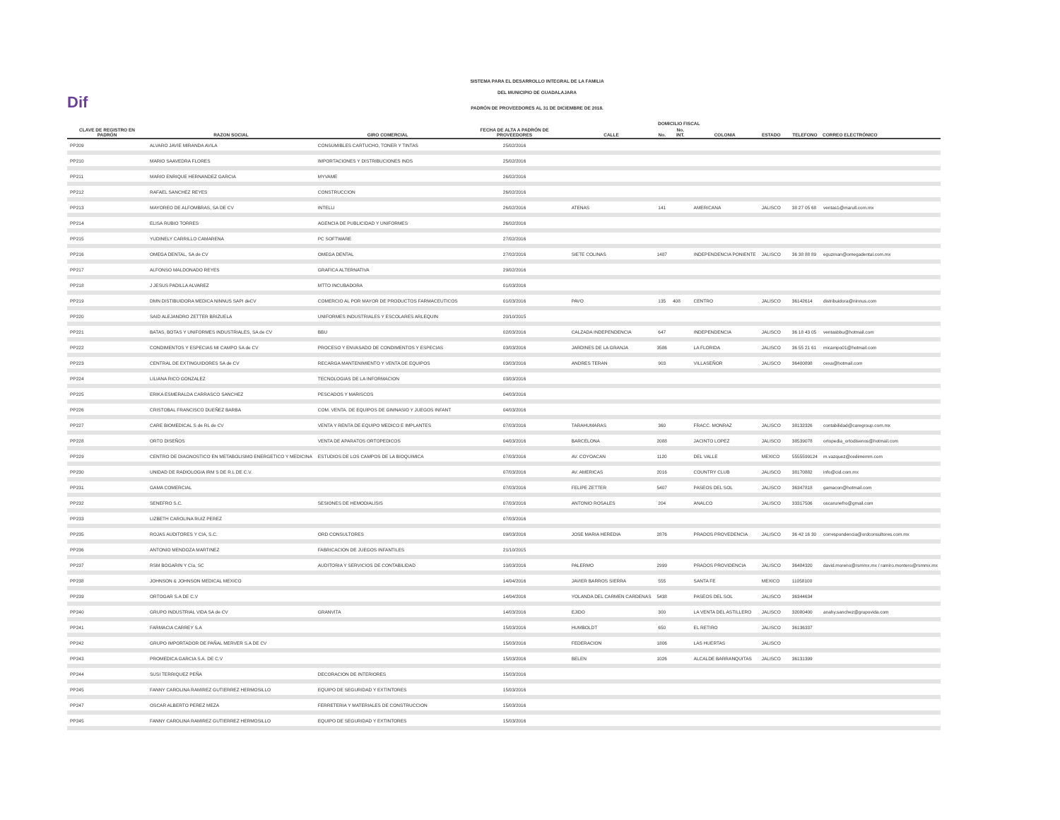Dif
SISTEMA PARA EL DESARROLLO INTEGRAL DE LA FAMILIA
DEL MUNICIPIO DE GUADALAJARA
PADRÓN DE PROVEEDORES AL 31 DE DICIEMBRE DE 2018.
| CLAVE DE REGISTRO EN PADRÓN | RAZON SOCIAL | GIRO COMERCIAL | FECHA DE ALTA A PADRÓN DE PROVEEDORES | DOMICILIO FISCAL | | | | | | TELEFONO | CORREO ELECTRÓNICO |
| --- | --- | --- | --- | --- | --- | --- | --- | --- | --- | --- | --- |
| | | | | CALLE | No. | No. INT. | COLONIA | ESTADO | | | |
| PP209 | ALVARO JAVIE MIRANDA AVILA | CONSUMIBLES CARTUCHO, TONER Y TINTAS | 25/02/2016 | | | | | | | | |
| PP210 | MARIO SAAVEDRA FLORES | IMPORTACIONES Y DISTRIBUCIONES INDS | 25/02/2016 | | | | | | | | |
| PP211 | MARIO ENRIQUE HERNANDEZ GARCIA | MYVAME | 26/02/2016 | | | | | | | | |
| PP212 | RAFAEL SANCHEZ REYES | CONSTRUCCION | 26/02/2016 | | | | | | | | |
| PP213 | MAYOREO DE ALFOMBRAS, SA DE CV | INTELLI | 26/02/2016 | ATENAS | 141 | | AMERICANA | JALISCO | | 38 27 05 68 | ventas1@marull.com.mx |
| PP214 | ELISA RUBIO TORRES | AGENCIA DE PUBLICIDAD Y UNIFORMES | 26/02/2016 | | | | | | | | |
| PP215 | YUDINELY CARRILLO CAMARENA | PC SOFTWARE | 27/02/2016 | | | | | | | | |
| PP216 | OMEGA DENTAL, SA de CV | OMEGA DENTAL | 27/02/2016 | SIETE COLINAS | 1487 | | INDEPENDENCIA PONIENTE | JALISCO | | 36 38 88 89 | eguzman@omegadental.com.mx |
| PP217 | ALFONSO MALDONADO REYES | GRAFICA ALTERNATIVA | 29/02/2016 | | | | | | | | |
| PP218 | J JESUS PADILLA ALVAREZ | MTTO INCUBADORA | 01/03/2016 | | | | | | | | |
| PP219 | DMN DISTIBUIDORA MEDICA NINNUS SAPI deCV | COMERCIO AL POR MAYOR DE PRODUCTOS FARMACEUTICOS | 01/03/2016 | PAVO | 135 | 408 | CENTRO | JALISCO | | 36142614 | distribuidora@ninnus.com |
| PP220 | SAID ALEJANDRO ZETTER BRIZUELA | UNIFORMES INDUSTRIALES Y ESCOLARES ARLEQUIN | 20/10/2015 | | | | | | | | |
| PP221 | BATAS, BOTAS Y UNIFORMES INDUSTRIALES, SA de CV | BBU | 02/03/2016 | CALZADA INDEPENDENCIA | 647 | | INDEPENDENCIA | JALISCO | | 36 18 43 05 | ventasbbu@hotmail.com |
| PP222 | CONDIMENTOS Y ESPECIAS MI CAMPO SA de CV | PROCESO Y ENVASADO DE CONDIMENTOS Y ESPECIAS | 03/03/2016 | JARDINES DE LA GRANJA | 3586 | | LA FLORIDA | JALISCO | | 36 55 21 61 | micampo01@hotmail.com |
| PP223 | CENTRAL DE EXTINGUIDORES SA de CV | RECARGA MANTENIMIENTO Y VENTA DE EQUIPOS | 03/03/2016 | ANDRES TERAN | 903 | | VILLASEÑOR | JALISCO | | 36400898 | cexa@hotmail.com |
| PP224 | LILIANA RICO GONZALEZ | TECNOLOGIAS DE LA INFORMACION | 03/03/2016 | | | | | | | | |
| PP225 | ERIKA ESMERALDA CARRASCO SANCHEZ | PESCADOS Y MARISCOS | 04/03/2016 | | | | | | | | |
| PP226 | CRISTOBAL FRANCISCO DUEÑEZ BARBA | COM. VENTA. DE EQUIPOS DE GIMNASIO Y JUEGOS INFANT | 04/03/2016 | | | | | | | | |
| PP227 | CARE BIOMEDICAL S de RL de CV | VENTA Y RENTA DE EQUIPO MEDICO E IMPLANTES | 07/03/2016 | TARAHUMARAS | 360 | | FRACC. MONRAZ | JALISCO | | 38132326 | contabilidad@caregroup.com.mx |
| PP228 | ORTO DISEÑOS | VENTA DE APARATOS ORTOPEDICOS | 04/03/2016 | BARCELONA | 2088 | | JACINTO LOPEZ | JALISCO | | 38539078 | ortopedia_ortodisenos@hotmail.com |
| PP229 | CENTRO DE DIAGNOSTICO EN METABOLISMO ENERGETICO Y MEDICINA | ESTUDIOS DE LOS CAMPOS DE LA BIOQUIMICA | 07/03/2016 | AV. COYOACAN | 1120 | | DEL VALLE | MEXICO | | 5555599124 | m.vazquez@cedimemm.com |
| PP230 | UNIDAD DE RADIOLOGIA IRM S DE R.L DE C.V. | | 07/03/2016 | AV. AMERICAS | 2016 | | COUNTRY CLUB | JALISCO | | 38170882 | info@cid.com.mx |
| PP231 | GAMA COMERCIAL | | 07/03/2016 | FELIPE ZETTER | 5407 | | PASEOS DEL SOL | JALISCO | | 36347818 | gamacon@hotmail.com |
| PP232 | SENEFRO S.C. | SESIONES DE HEMODIALISIS | 07/03/2016 | ANTONIO ROSALES | 204 | | ANALCO | JALISCO | | 33317506 | oscarunefro@gmail.com |
| PP233 | LIZBETH CAROLINA RUIZ PEREZ | | 07/03/2016 | | | | | | | | |
| PP235 | ROJAS AUDITORES Y CIA, S.C. | ORD CONSULTORES | 09/03/2016 | JOSE MARIA HEREDIA | 2876 | | PRADOS PROVEDENCIA | JALISCO | | 36 42 16 30 | correspondencia@ordconsultores.com.mx |
| PP236 | ANTONIO MENDOZA MARTINEZ | FABRICACION DE JUEGOS INFANTILES | 21/10/2015 | | | | | | | | |
| PP237 | RSM BOGARIN Y Cía, SC | AUDITORIA Y SERVICIOS DE CONTABILIDAD | 10/03/2016 | PALERMO | 2999 | | PRADOS PROVIDENCIA | JALISCO | | 36484320 | david.moreno@rsmmx.mx / ramiro.montero@rsmmx.mx |
| PP238 | JOHNSON & JOHNSON MEDICAL MEXICO | | 14/04/2016 | JAVIER BARROS SIERRA | 555 | | SANTA FE | MEXICO | | 11058100 | |
| PP239 | ORTOGAR S.A DE C.V | | 14/04/2016 | YOLANDA DEL CARMEN CARDENAS | 5438 | | PASEOS DEL SOL | JALISCO | | 36344634 | |
| PP240 | GRUPO INDUSTRIAL VIDA SA de CV | GRANVITA | 14/03/2016 | EJIDO | 300 | | LA VENTA DEL ASTILLERO | JALISCO | | 32080400 | anahy.sanchez@grupovida.com |
| PP241 | FARMACIA CARREY S.A | | 15/03/2016 | HUMBOLDT | 650 | | EL RETIRO | JALISCO | | 36136337 | |
| PP242 | GRUPO IMPORTADOR DE PAÑAL MERVER S.A DE CV | | 15/03/2016 | FEDERACION | 1806 | | LAS HUERTAS | JALISCO | | | |
| PP243 | PROMEDICA GARCIA S.A. DE C.V | | 15/03/2016 | BELEN | 1026 | | ALCALDE BARRANQUITAS | JALISCO | | 36131399 | |
| PP244 | SUSI TERRIQUEZ PEÑA | DECORACION DE INTERIORES | 15/03/2016 | | | | | | | | |
| PP245 | FANNY CAROLINA RAMIREZ GUTIERREZ HERMOSILLO | EQUIPO DE SEGURIDAD Y EXTINTORES | 15/03/2016 | | | | | | | | |
| PP247 | OSCAR ALBERTO PEREZ MEZA | FERRETERIA Y MATERIALES DE CONSTRUCCION | 15/03/2016 | | | | | | | | |
| PP245 | FANNY CAROLINA RAMIREZ GUTIERREZ HERMOSILLO | EQUIPO DE SEGURIDAD Y EXTINTORES | 15/03/2016 | | | | | | | | |